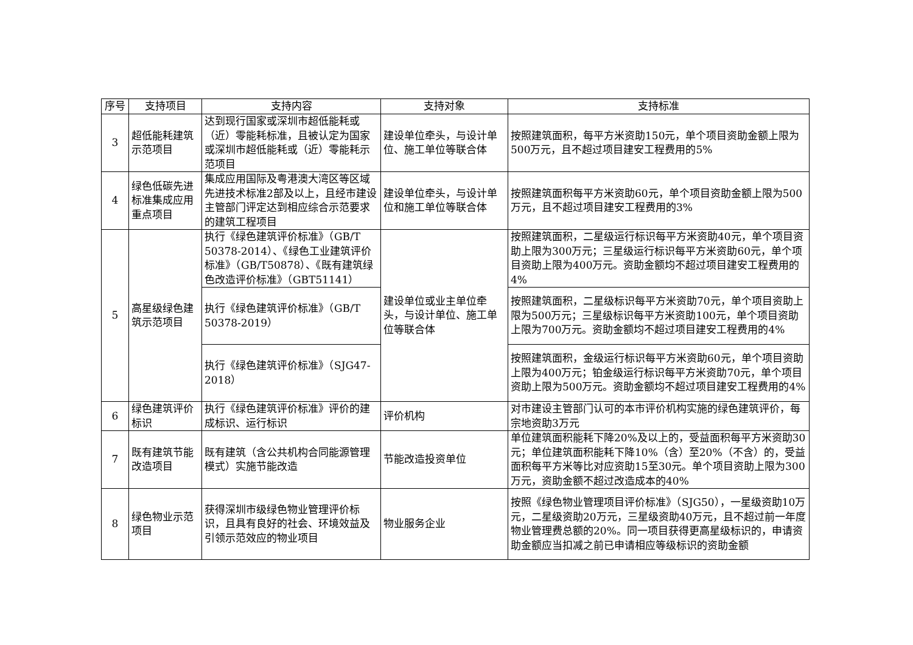| 序号 | 支持项目 | 支持内容 | 支持对象 | 支持标准 |
| --- | --- | --- | --- | --- |
| 3 | 超低能耗建筑示范项目 | 达到现行国家或深圳市超低能耗或（近）零能耗标准，且被认定为国家或深圳市超低能耗或（近）零能耗示范项目 | 建设单位牵头，与设计单位、施工单位等联合体 | 按照建筑面积，每平方米资助150元，单个项目资助金额上限为500万元，且不超过项目建安工程费用的5% |
| 4 | 绿色低碳先进标准集成应用重点项目 | 集成应用国际及粤港澳大湾区等区域先进技术标准2部及以上，且经市建设主管部门评定达到相应综合示范要求的建筑工程项目 | 建设单位牵头，与设计单位和施工单位等联合体 | 按照建筑面积每平方米资助60元，单个项目资助金额上限为500万元，且不超过项目建安工程费用的3% |
| 5 | 高星级绿色建筑示范项目 | 执行《绿色建筑评价标准》（GB/T 50378-2014）、《绿色工业建筑评价标准》（GB/T50878）、《既有建筑绿色改造评价标准》（GBT51141） | 建设单位或业主单位牵头，与设计单位、施工单位等联合体 | 按照建筑面积，二星级运行标识每平方米资助40元，单个项目资助上限为300万元；三星级运行标识每平方米资助60元，单个项目资助上限为400万元。资助金额均不超过项目建安工程费用的4% |
| | | 执行《绿色建筑评价标准》（GB/T 50378-2019） | | 按照建筑面积，二星级标识每平方米资助70元，单个项目资助上限为500万元；三星级标识每平方米资助100元，单个项目资助上限为700万元。资助金额均不超过项目建安工程费用的4% |
| | | 执行《绿色建筑评价标准》（SJG47-2018） | | 按照建筑面积，金级运行标识每平方米资助60元，单个项目资助上限为400万元；铂金级运行标识每平方米资助70元，单个项目资助上限为500万元。资助金额均不超过项目建安工程费用的4% |
| 6 | 绿色建筑评价标识 | 执行《绿色建筑评价标准》评价的建成标识、运行标识 | 评价机构 | 对市建设主管部门认可的本市评价机构实施的绿色建筑评价，每宗地资助3万元 |
| 7 | 既有建筑节能改造项目 | 既有建筑（含公共机构合同能源管理模式）实施节能改造 | 节能改造投资单位 | 单位建筑面积能耗下降20%及以上的，受益面积每平方米资助30元；单位建筑面积能耗下降10%（含）至20%（不含）的，受益面积每平方米等比对应资助15至30元。单个项目资助上限为300万元，资助金额不超过改造成本的40% |
| 8 | 绿色物业示范项目 | 获得深圳市级绿色物业管理评价标识，且具有良好的社会、环境效益及引领示范效应的物业项目 | 物业服务企业 | 按照《绿色物业管理项目评价标准》（SJG50），一星级资助10万元，二星级资助20万元，三星级资助40万元，且不超过前一年度物业管理费总额的20%。同一项目获得更高星级标识的，申请资助金额应当扣减之前已申请相应等级标识的资助金额 |